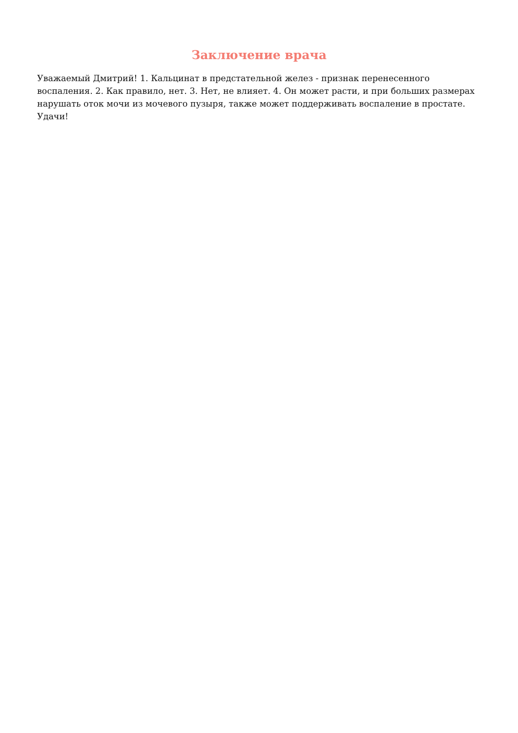Заключение врача
Уважаемый Дмитрий! 1. Кальцинат в предстательной желез - признак перенесенного воспаления. 2. Как правило, нет. 3. Нет, не влияет. 4. Он может расти, и при больших размерах нарушать оток мочи из мочевого пузыря, также может поддерживать воспаление в простате. Удачи!